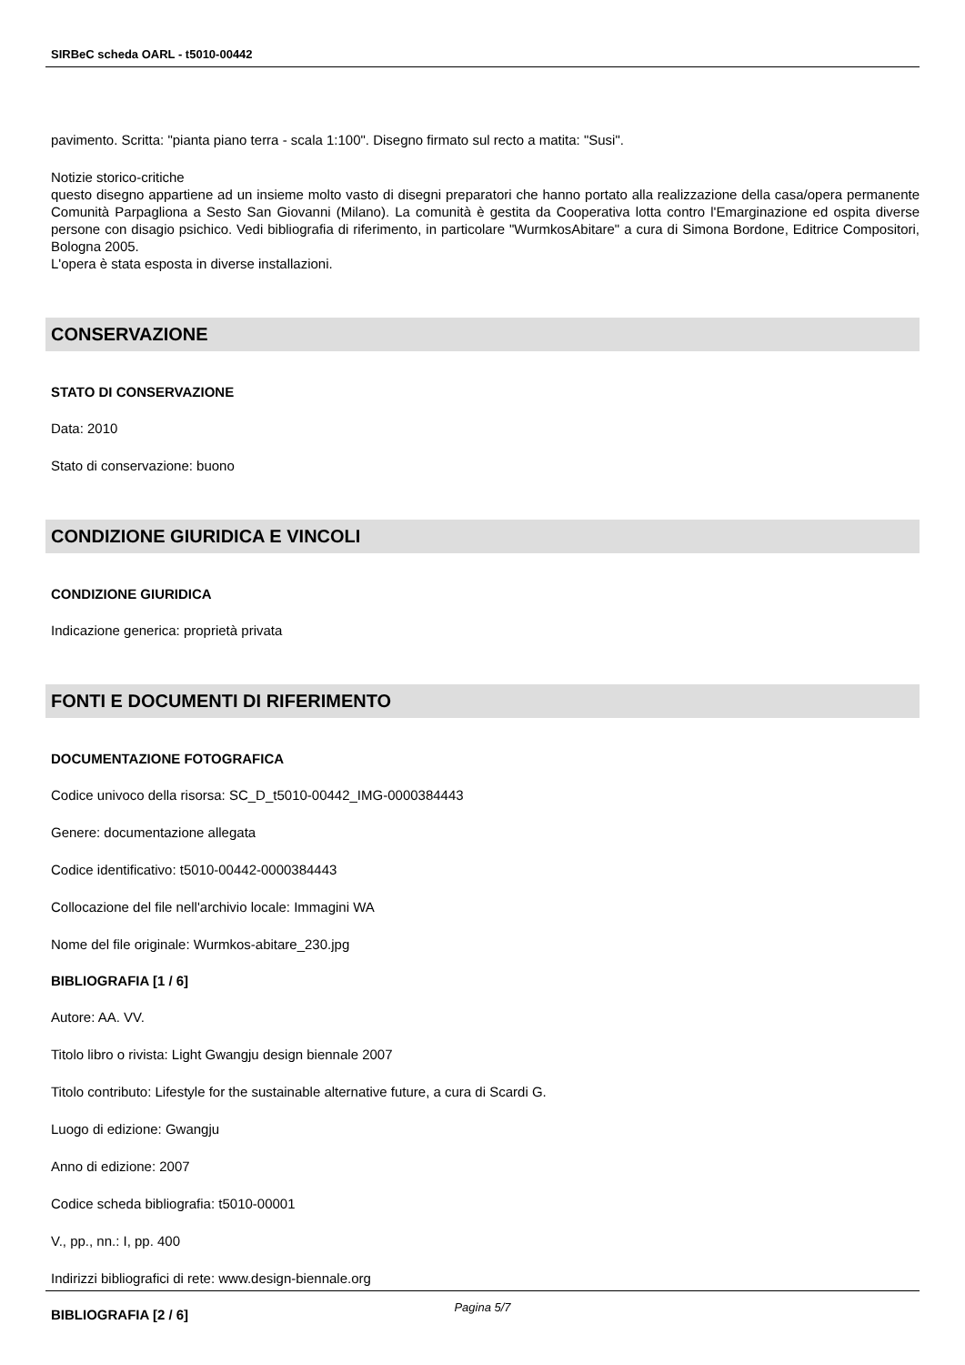SIRBeC scheda OARL - t5010-00442
pavimento. Scritta: "pianta piano terra - scala 1:100". Disegno firmato sul recto a matita: "Susi".
Notizie storico-critiche
questo disegno appartiene ad un insieme molto vasto di disegni preparatori che hanno portato alla realizzazione della casa/opera permanente Comunità Parpagliona a Sesto San Giovanni (Milano). La comunità è gestita da Cooperativa lotta contro l'Emarginazione ed ospita diverse persone con disagio psichico. Vedi bibliografia di riferimento, in particolare "WurmkosAbitare" a cura di Simona Bordone, Editrice Compositori, Bologna 2005.
L'opera è stata esposta in diverse installazioni.
CONSERVAZIONE
STATO DI CONSERVAZIONE
Data: 2010
Stato di conservazione: buono
CONDIZIONE GIURIDICA E VINCOLI
CONDIZIONE GIURIDICA
Indicazione generica: proprietà privata
FONTI E DOCUMENTI DI RIFERIMENTO
DOCUMENTAZIONE FOTOGRAFICA
Codice univoco della risorsa: SC_D_t5010-00442_IMG-0000384443
Genere: documentazione allegata
Codice identificativo: t5010-00442-0000384443
Collocazione del file nell'archivio locale: Immagini WA
Nome del file originale: Wurmkos-abitare_230.jpg
BIBLIOGRAFIA [1 / 6]
Autore: AA. VV.
Titolo libro o rivista: Light Gwangju design biennale 2007
Titolo contributo: Lifestyle for the sustainable alternative future, a cura di Scardi G.
Luogo di edizione: Gwangju
Anno di edizione: 2007
Codice scheda bibliografia: t5010-00001
V., pp., nn.: I, pp. 400
Indirizzi bibliografici di rete: www.design-biennale.org
BIBLIOGRAFIA [2 / 6]
Pagina 5/7